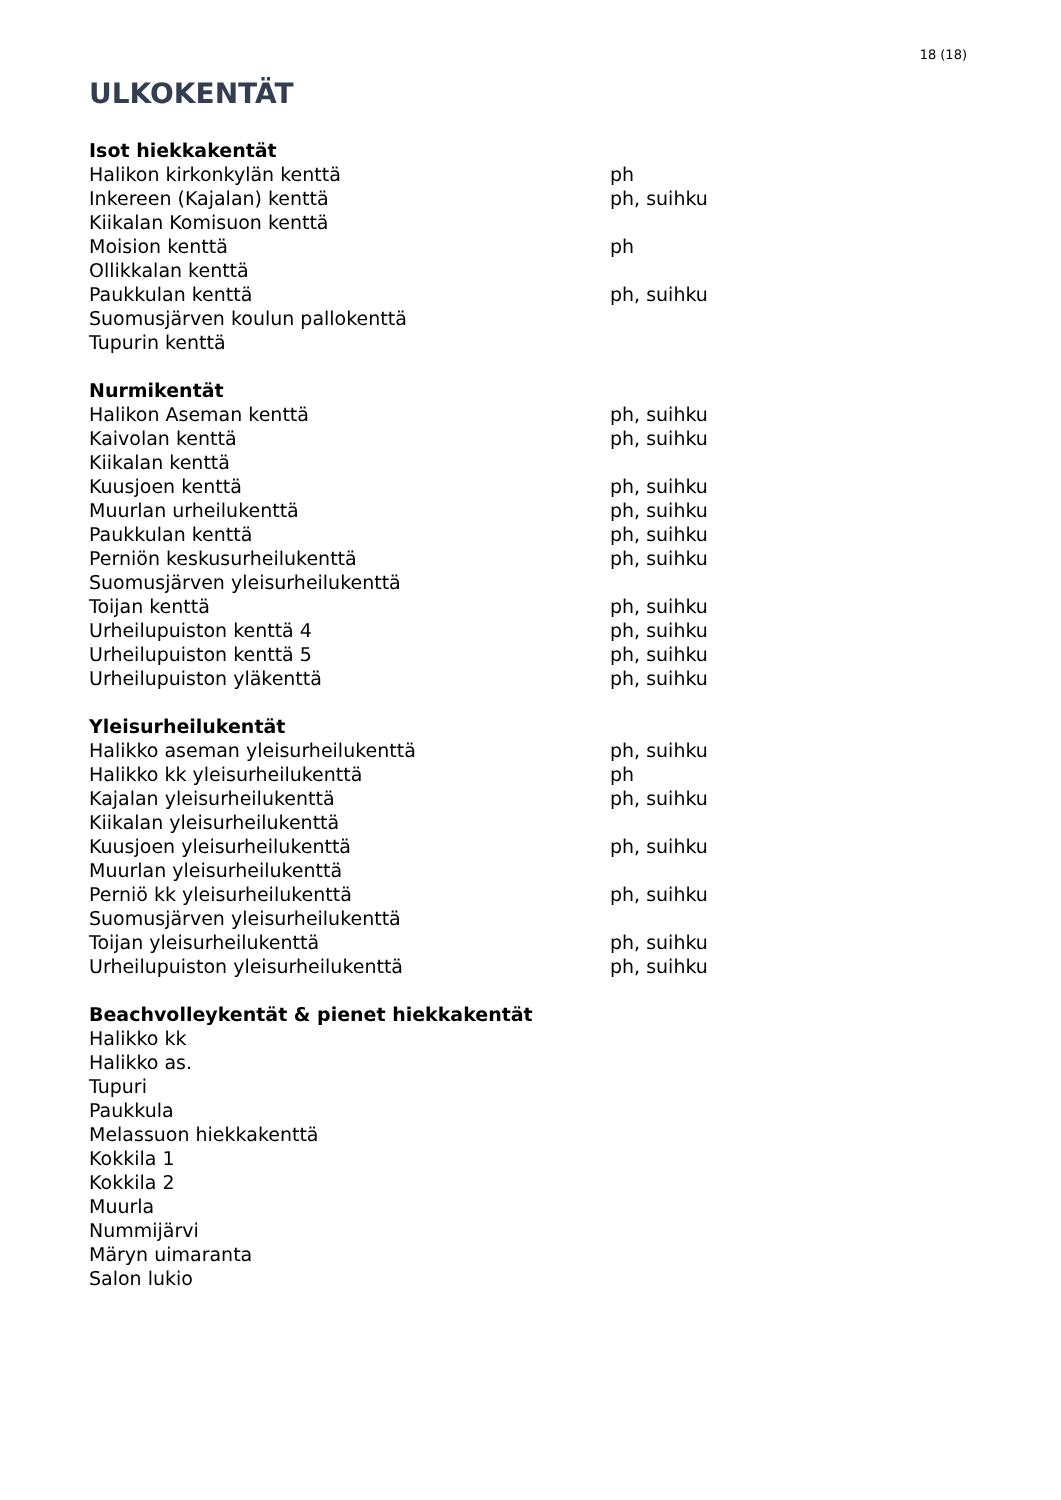18 (18)
ULKOKENTÄT
Isot hiekkakentät
| Halikon kirkonkylän kenttä | ph |
| Inkereen (Kajalan) kenttä | ph, suihku |
| Kiikalan Komisuon kenttä | |
| Moision kenttä | ph |
| Ollikkalan kenttä | |
| Paukkulan kenttä | ph, suihku |
| Suomusjärven koulun pallokenttä | |
| Tupurin kenttä | |
Nurmikentät
| Halikon Aseman kenttä | ph, suihku |
| Kaivolan kenttä | ph, suihku |
| Kiikalan kenttä | |
| Kuusjoen kenttä | ph, suihku |
| Muurlan urheilukenttä | ph, suihku |
| Paukkulan kenttä | ph, suihku |
| Perniön keskusurheilukenttä | ph, suihku |
| Suomusjärven yleisurheilukenttä | |
| Toijan kenttä | ph, suihku |
| Urheilupuiston kenttä 4 | ph, suihku |
| Urheilupuiston kenttä 5 | ph, suihku |
| Urheilupuiston yläkenttä | ph, suihku |
Yleisurheilukentät
| Halikko aseman yleisurheilukenttä | ph, suihku |
| Halikko kk yleisurheilukenttä | ph |
| Kajalan yleisurheilukenttä | ph, suihku |
| Kiikalan yleisurheilukenttä | |
| Kuusjoen yleisurheilukenttä | ph, suihku |
| Muurlan yleisurheilukenttä | |
| Perniö kk yleisurheilukenttä | ph, suihku |
| Suomusjärven yleisurheilukenttä | |
| Toijan yleisurheilukenttä | ph, suihku |
| Urheilupuiston yleisurheilukenttä | ph, suihku |
Beachvolleykentät & pienet hiekkakentät
| Halikko kk |
| Halikko as. |
| Tupuri |
| Paukkula |
| Melassuon hiekkakenttä |
| Kokkila 1 |
| Kokkila 2 |
| Muurla |
| Nummijärvi |
| Märyn uimaranta |
| Salon lukio |